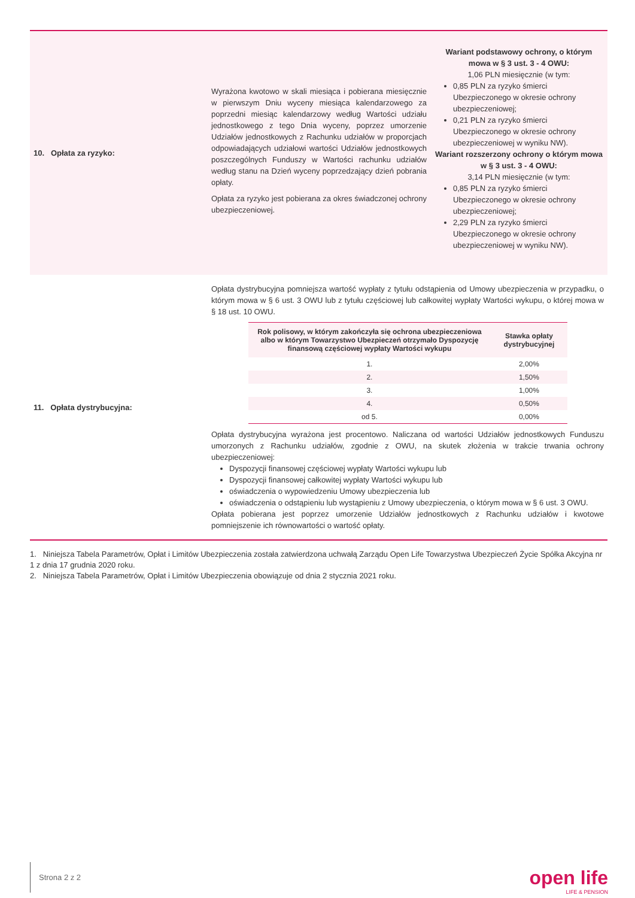| 10. Opłata za ryzyko: | Wyrażona kwotowo w skali miesiąca i pobierana miesięcznie w pierwszym Dniu wyceny miesiąca kalendarzowego za poprzedni miesiąc kalendarzowy według Wartości udziału jednostkowego z tego Dnia wyceny, poprzez umorzenie Udziałów jednostkowych z Rachunku udziałów w proporcjach odpowiadających udziałowi wartości Udziałów jednostkowych poszczególnych Funduszy w Wartości rachunku udziałów według stanu na Dzień wyceny poprzedzający dzień pobrania opłaty. Opłata za ryzyko jest pobierana za okres świadczonej ochrony ubezpieczeniowej. | Wariant podstawowy ochrony, o którym mowa w § 3 ust. 3 - 4 OWU: 1,06 PLN miesięcznie (w tym: 0,85 PLN za ryzyko śmierci Ubezpieczonego w okresie ochrony ubezpieczeniowej; 0,21 PLN za ryzyko śmierci Ubezpieczonego w okresie ochrony ubezpieczeniowej w wyniku NW). Wariant rozszerzony ochrony o którym mowa w § 3 ust. 3 - 4 OWU: 3,14 PLN miesięcznie (w tym: 0,85 PLN za ryzyko śmierci Ubezpieczonego w okresie ochrony ubezpieczeniowej; 2,29 PLN za ryzyko śmierci Ubezpieczonego w okresie ochrony ubezpieczeniowej w wyniku NW). |
| 11. Opłata dystrybucyjna: | Opłata dystrybucyjna pomniejsza wartość wypłaty z tytułu odstąpienia od Umowy ubezpieczenia w przypadku, o którym mowa w § 6 ust. 3 OWU lub z tytułu częściowej lub całkowitej wypłaty Wartości wykupu, o której mowa w § 18 ust. 10 OWU. / Rok polisowy, w którym zakończyła się ochrona ubezpieczeniowa albo w którym Towarzystwo Ubezpieczeń otrzymało Dyspozycję finansową częściowej wypłaty Wartości wykupu / Stawka opłaty dystrybucyjnej / / --- / --- / / 1. / 2,00% / / 2. / 1,50% / / 3. / 1,00% / / 4. / 0,50% / / od 5. / 0,00% / Opłata dystrybucyjna wyrażona jest procentowo. Naliczana od wartości Udziałów jednostkowych Funduszu umorzonych z Rachunku udziałów, zgodnie z OWU, na skutek złożenia w trakcie trwania ochrony ubezpieczeniowej: Dyspozycji finansowej częściowej wypłaty Wartości wykupu lub Dyspozycji finansowej całkowitej wypłaty Wartości wykupu lub oświadczenia o wypowiedzeniu Umowy ubezpieczenia lub oświadczenia o odstąpieniu lub wystąpieniu z Umowy ubezpieczenia, o którym mowa w § 6 ust. 3 OWU. Opłata pobierana jest poprzez umorzenie Udziałów jednostkowych z Rachunku udziałów i kwotowe pomniejszenie ich równowartości o wartość opłaty. | |
1. Niniejsza Tabela Parametrów, Opłat i Limitów Ubezpieczenia została zatwierdzona uchwałą Zarządu Open Life Towarzystwa Ubezpieczeń Życie Spółka Akcyjna nr 1 z dnia 17 grudnia 2020 roku.
2. Niniejsza Tabela Parametrów, Opłat i Limitów Ubezpieczenia obowiązuje od dnia 2 stycznia 2021 roku.
Strona 2 z 2
open life
LIFE & PENSION